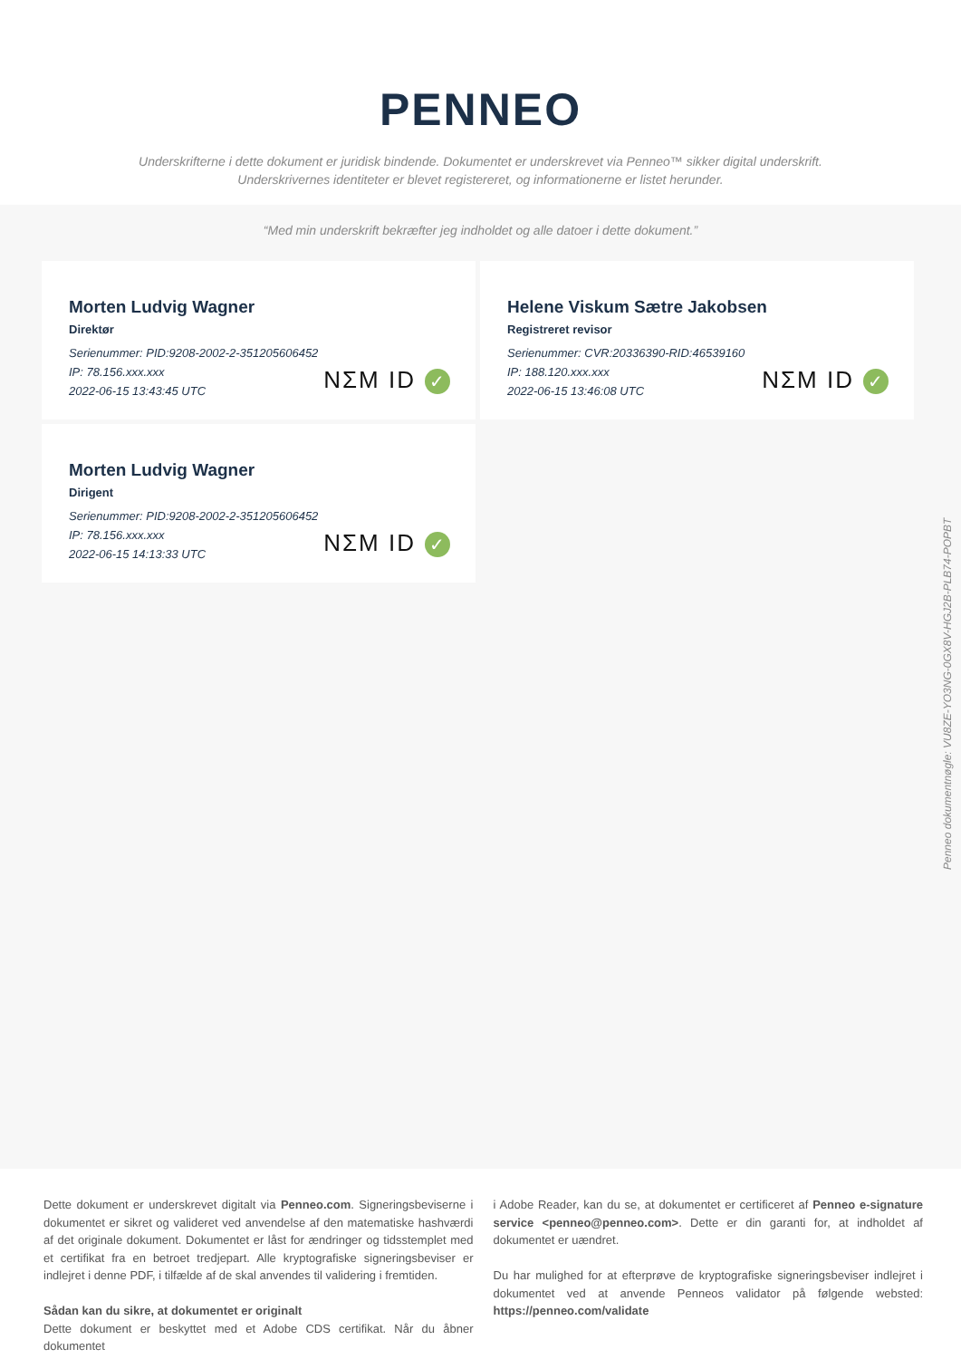PENNEO
Underskrifterne i dette dokument er juridisk bindende. Dokumentet er underskrevet via Penneo™ sikker digital underskrift.
Underskrivernes identiteter er blevet registereret, og informationerne er listet herunder.
“Med min underskrift bekræfter jeg indholdet og alle datoer i dette dokument.”
Morten Ludvig Wagner
Direktør
Serienummer: PID:9208-2002-2-351205606452
IP: 78.156.xxx.xxx
2022-06-15 13:43:45 UTC
NΣM ID ✓
Helene Viskum Sætre Jakobsen
Registreret revisor
Serienummer: CVR:20336390-RID:46539160
IP: 188.120.xxx.xxx
2022-06-15 13:46:08 UTC
NΣM ID ✓
Morten Ludvig Wagner
Dirigent
Serienummer: PID:9208-2002-2-351205606452
IP: 78.156.xxx.xxx
2022-06-15 14:13:33 UTC
NΣM ID ✓
Penneo dokumentnøgle: VU8ZE-YO3NG-0GX8V-HGJ2B-PLB74-POPBT
Dette dokument er underskrevet digitalt via Penneo.com. Signeringsbeviserne i dokumentet er sikret og valideret ved anvendelse af den matematiske hashværdi af det originale dokument. Dokumentet er låst for ændringer og tidsstemplet med et certifikat fra en betroet tredjepart. Alle kryptografiske signeringsbeviser er indlejret i denne PDF, i tilfælde af de skal anvendes til validering i fremtiden.
Sådan kan du sikre, at dokumentet er originalt
Dette dokument er beskyttet med et Adobe CDS certifikat. Når du åbner dokumentet
i Adobe Reader, kan du se, at dokumentet er certificeret af Penneo e-signature service <penneo@penneo.com>. Dette er din garanti for, at indholdet af dokumentet er uændret.
Du har mulighed for at efterprøve de kryptografiske signeringsbeviser indlejret i dokumentet ved at anvende Penneos validator på følgende websted: https://penneo.com/validate